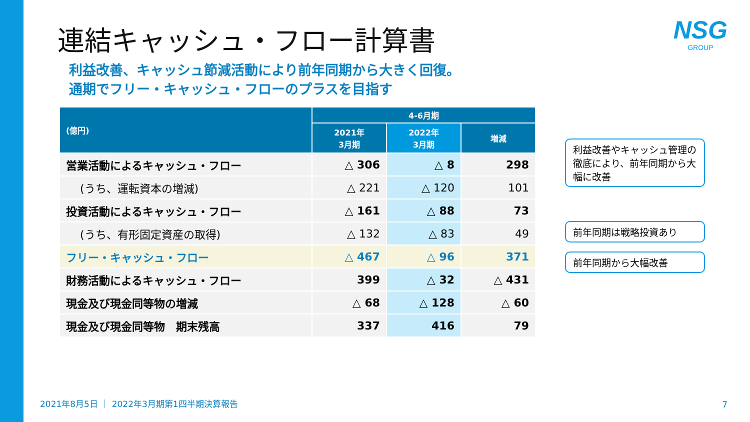連結キャッシュ・フロー計算書 NSG
GROUP
利益改善、キャッシュ節減活動により前年同期から大きく回復。
通期でフリー・キャッシュ・フローのプラスを目指す
| (億円) | 4-6月期 | | |
| --- | --- | --- | --- |
| | 2021年 3月期 | 2022年 3月期 | 増減 |
| 営業活動によるキャッシュ・フロー | △ 306 | △ 8 | 298 |
| (うち、運転資本の増減) | △ 221 | △ 120 | 101 |
| 投資活動によるキャッシュ・フロー | △ 161 | △ 88 | 73 |
| (うち、有形固定資産の取得) | △ 132 | △ 83 | 49 |
| フリー・キャッシュ・フロー | △ 467 | △ 96 | 371 |
| 財務活動によるキャッシュ・フロー | 399 | △ 32 | △ 431 |
| 現金及び現金同等物の増減 | △ 68 | △ 128 | △ 60 |
| 現金及び現金同等物 期末残高 | 337 | 416 | 79 |
利益改善やキャッシュ管理の徹底により、前年同期から大幅に改善
前年同期は戦略投資あり
前年同期から大幅改善
2021年8月5日 ｜ 2022年3月期第1四半期決算報告
7